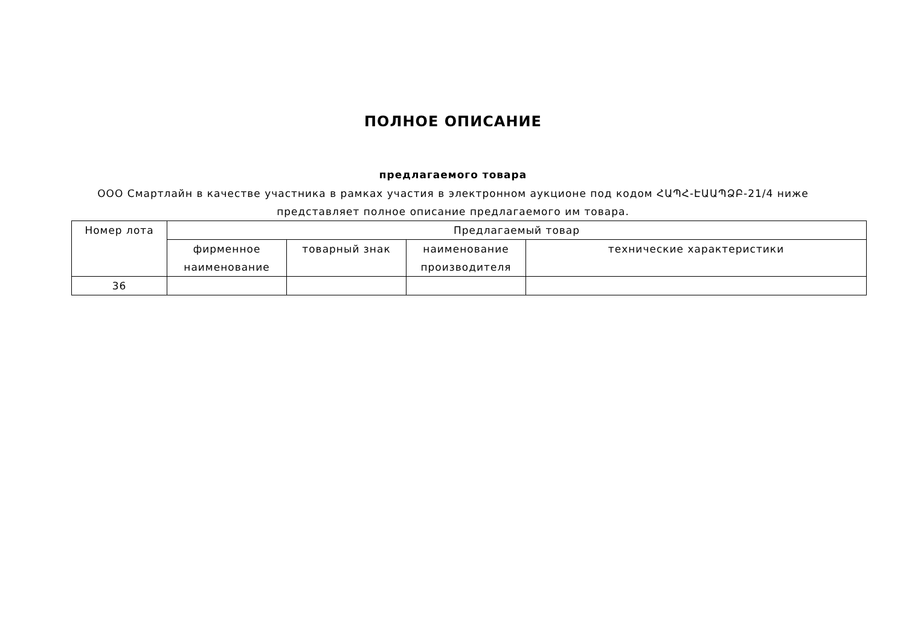ПОЛНОЕ ОПИСАНИЕ
предлагаемого товара
ООО Смартлайн в качестве участника в рамках участия в электронном аукционе под кодом ՀԱՊՀ-ԷԱԱՊՁԲ-21/4 ниже представляет полное описание предлагаемого им товара.
| Номер лота | Предлагаемый товар | | | |
| | фирменное наименование | товарный знак | наименование производителя | технические характеристики |
| 36 | | | | |